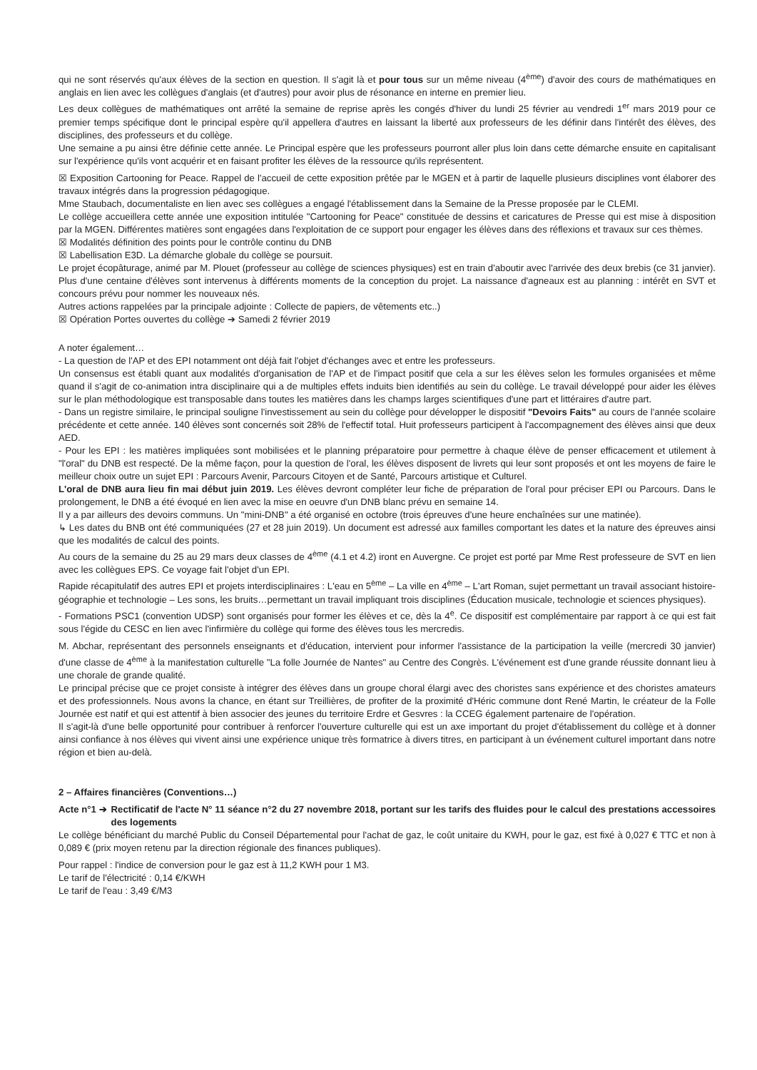qui ne sont réservés qu'aux élèves de la section en question. Il s'agit là et pour tous sur un même niveau (4<sup>ème</sup>) d'avoir des cours de mathématiques en anglais en lien avec les collègues d'anglais (et d'autres) pour avoir plus de résonance en interne en premier lieu.
Les deux collègues de mathématiques ont arrêté la semaine de reprise après les congés d'hiver du lundi 25 février au vendredi 1<sup>er</sup> mars 2019 pour ce premier temps spécifique dont le principal espère qu'il appellera d'autres en laissant la liberté aux professeurs de les définir dans l'intérêt des élèves, des disciplines, des professeurs et du collège.
Une semaine a pu ainsi être définie cette année. Le Principal espère que les professeurs pourront aller plus loin dans cette démarche ensuite en capitalisant sur l'expérience qu'ils vont acquérir et en faisant profiter les élèves de la ressource qu'ils représentent.
☒ Exposition Cartooning for Peace. Rappel de l'accueil de cette exposition prêtée par le MGEN et à partir de laquelle plusieurs disciplines vont élaborer des travaux intégrés dans la progression pédagogique.
Mme Staubach, documentaliste en lien avec ses collègues a engagé l'établissement dans la Semaine de la Presse proposée par le CLEMI.
Le collège accueillera cette année une exposition intitulée "Cartooning for Peace" constituée de dessins et caricatures de Presse qui est mise à disposition par la MGEN. Différentes matières sont engagées dans l'exploitation de ce support pour engager les élèves dans des réflexions et travaux sur ces thèmes.
☒ Modalités définition des points pour le contrôle continu du DNB
☒ Labellisation E3D. La démarche globale du collège se poursuit.
Le projet écopâturage, animé par M. Plouet (professeur au collège de sciences physiques) est en train d'aboutir avec l'arrivée des deux brebis (ce 31 janvier). Plus d'une centaine d'élèves sont intervenus à différents moments de la conception du projet. La naissance d'agneaux est au planning : intérêt en SVT et concours prévu pour nommer les nouveaux nés.
Autres actions rappelées par la principale adjointe : Collecte de papiers, de vêtements etc..)
☒ Opération Portes ouvertes du collège ➔ Samedi 2 février 2019
A noter également…
- La question de l'AP et des EPI notamment ont déjà fait l'objet d'échanges avec et entre les professeurs.
Un consensus est établi quant aux modalités d'organisation de l'AP et de l'impact positif que cela a sur les élèves selon les formules organisées et même quand il s'agit de co-animation intra disciplinaire qui a de multiples effets induits bien identifiés au sein du collège. Le travail développé pour aider les élèves sur le plan méthodologique est transposable dans toutes les matières dans les champs larges scientifiques d'une part et littéraires d'autre part.
- Dans un registre similaire, le principal souligne l'investissement au sein du collège pour développer le dispositif "Devoirs Faits" au cours de l'année scolaire précédente et cette année. 140 élèves sont concernés soit 28% de l'effectif total. Huit professeurs participent à l'accompagnement des élèves ainsi que deux AED.
- Pour les EPI : les matières impliquées sont mobilisées et le planning préparatoire pour permettre à chaque élève de penser efficacement et utilement à "l'oral" du DNB est respecté. De la même façon, pour la question de l'oral, les élèves disposent de livrets qui leur sont proposés et ont les moyens de faire le meilleur choix outre un sujet EPI : Parcours Avenir, Parcours Citoyen et de Santé, Parcours artistique et Culturel.
L'oral de DNB aura lieu fin mai début juin 2019. Les élèves devront compléter leur fiche de préparation de l'oral pour préciser EPI ou Parcours. Dans le prolongement, le DNB a été évoqué en lien avec la mise en oeuvre d'un DNB blanc prévu en semaine 14.
Il y a par ailleurs des devoirs communs. Un "mini-DNB" a été organisé en octobre (trois épreuves d'une heure enchaînées sur une matinée).
↳ Les dates du BNB ont été communiquées (27 et 28 juin 2019). Un document est adressé aux familles comportant les dates et la nature des épreuves ainsi que les modalités de calcul des points.
Au cours de la semaine du 25 au 29 mars deux classes de 4<sup>ème</sup> (4.1 et 4.2) iront en Auvergne. Ce projet est porté par Mme Rest professeure de SVT en lien avec les collègues EPS. Ce voyage fait l'objet d'un EPI.
Rapide récapitulatif des autres EPI et projets interdisciplinaires : L'eau en 5<sup>ème</sup> – La ville en 4<sup>ème</sup> – L'art Roman, sujet permettant un travail associant histoire-géographie et technologie – Les sons, les bruits…permettant un travail impliquant trois disciplines (Éducation musicale, technologie et sciences physiques).
- Formations PSC1 (convention UDSP) sont organisés pour former les élèves et ce, dès la 4<sup>e</sup>. Ce dispositif est complémentaire par rapport à ce qui est fait sous l'égide du CESC en lien avec l'infirmière du collège qui forme des élèves tous les mercredis.
M. Abchar, représentant des personnels enseignants et d'éducation, intervient pour informer l'assistance de la participation la veille (mercredi 30 janvier) d'une classe de 4<sup>ème</sup> à la manifestation culturelle "La folle Journée de Nantes" au Centre des Congrès. L'événement est d'une grande réussite donnant lieu à une chorale de grande qualité.
Le principal précise que ce projet consiste à intégrer des élèves dans un groupe choral élargi avec des choristes sans expérience et des choristes amateurs et des professionnels. Nous avons la chance, en étant sur Treillières, de profiter de la proximité d'Héric commune dont René Martin, le créateur de la Folle Journée est natif et qui est attentif à bien associer des jeunes du territoire Erdre et Gesvres : la CCEG également partenaire de l'opération.
Il s'agit-là d'une belle opportunité pour contribuer à renforcer l'ouverture culturelle qui est un axe important du projet d'établissement du collège et à donner ainsi confiance à nos élèves qui vivent ainsi une expérience unique très formatrice à divers titres, en participant à un événement culturel important dans notre région et bien au-delà.
2 – Affaires financières (Conventions…)
Acte n°1 ➔ Rectificatif de l'acte N° 11 séance n°2 du 27 novembre 2018, portant sur les tarifs des fluides pour le calcul des prestations accessoires des logements
Le collège bénéficiant du marché Public du Conseil Départemental pour l'achat de gaz, le coût unitaire du KWH, pour le gaz, est fixé à 0,027 € TTC et non à 0,089 € (prix moyen retenu par la direction régionale des finances publiques).
Pour rappel : l'indice de conversion pour le gaz est à 11,2 KWH pour 1 M3.
Le tarif de l'électricité : 0,14 €/KWH
Le tarif de l'eau : 3,49 €/M3